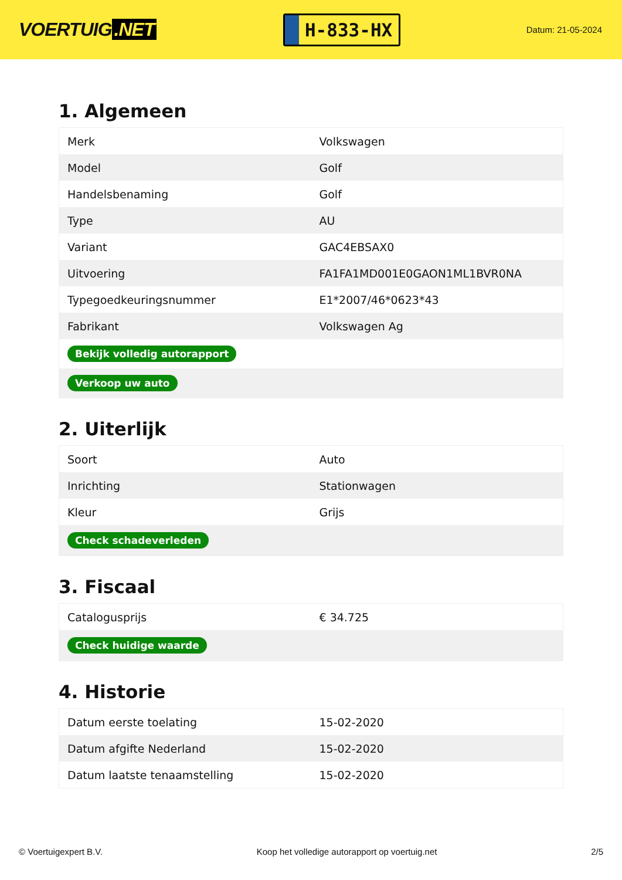VOERTUIG.NET
H-833-HX
Datum: 21-05-2024
1. Algemeen
| Merk | Volkswagen |
| Model | Golf |
| Handelsbenaming | Golf |
| Type | AU |
| Variant | GAC4EBSAX0 |
| Uitvoering | FA1FA1MD001E0GAON1ML1BVR0NA |
| Typegoedkeuringsnummer | E1*2007/46*0623*43 |
| Fabrikant | Volkswagen Ag |
| Bekijk volledig autorapport | |
| Verkoop uw auto | |
2. Uiterlijk
| Soort | Auto |
| Inrichting | Stationwagen |
| Kleur | Grijs |
| Check schadeverleden | |
3. Fiscaal
| Catalogusprijs | € 34.725 |
| Check huidige waarde | |
4. Historie
| Datum eerste toelating | 15-02-2020 |
| Datum afgifte Nederland | 15-02-2020 |
| Datum laatste tenaamstelling | 15-02-2020 |
© Voertuigexpert B.V. Koop het volledige autorapport op voertuig.net 2/5